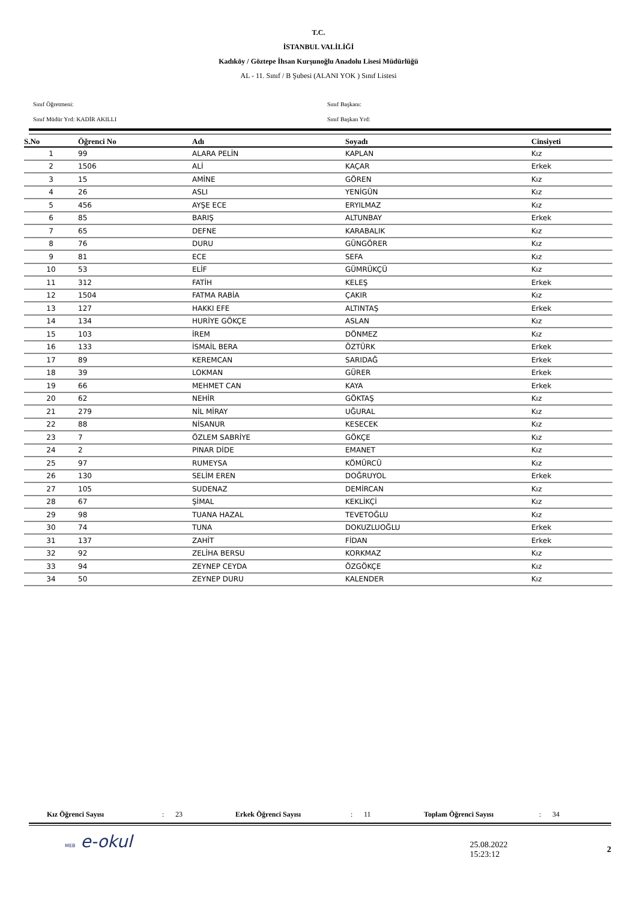T.C.
İSTANBUL VALİLİĞİ
Kadıköy / Göztepe İhsan Kurşunoğlu Anadolu Lisesi Müdürlüğü
AL - 11. Sınıf / B Şubesi (ALANI YOK ) Sınıf Listesi
Sınıf Öğretmeni:
Sınıf Başkanı:
Sınıf Müdür Yrd: KADİR AKILLI
Sınıf Başkan Yrd:
| S.No | Öğrenci No | Adı | Soyadı | Cinsiyeti |
| --- | --- | --- | --- | --- |
| 1 | 99 | ALARA PELİN | KAPLAN | Kız |
| 2 | 1506 | ALİ | KAÇAR | Erkek |
| 3 | 15 | AMİNE | GÖREN | Kız |
| 4 | 26 | ASLI | YENİGÜN | Kız |
| 5 | 456 | AYŞE ECE | ERYILMAZ | Kız |
| 6 | 85 | BARIŞ | ALTUNBAY | Erkek |
| 7 | 65 | DEFNE | KARABALIK | Kız |
| 8 | 76 | DURU | GÜNGÖRER | Kız |
| 9 | 81 | ECE | SEFA | Kız |
| 10 | 53 | ELİF | GÜMRÜKÇÜ | Kız |
| 11 | 312 | FATİH | KELEŞ | Erkek |
| 12 | 1504 | FATMA RABİA | ÇAKIR | Kız |
| 13 | 127 | HAKKI EFE | ALTINTAŞ | Erkek |
| 14 | 134 | HURİYE GÖKÇE | ASLAN | Kız |
| 15 | 103 | İREM | DÖNMEZ | Kız |
| 16 | 133 | İSMAİL BERA | ÖZTÜRK | Erkek |
| 17 | 89 | KEREMCAN | SARIDAĞ | Erkek |
| 18 | 39 | LOKMAN | GÜRER | Erkek |
| 19 | 66 | MEHMET CAN | KAYA | Erkek |
| 20 | 62 | NEHİR | GÖKTAŞ | Kız |
| 21 | 279 | NİL MİRAY | UĞURAL | Kız |
| 22 | 88 | NİSANUR | KESECEK | Kız |
| 23 | 7 | ÖZLEM SABRİYE | GÖKÇE | Kız |
| 24 | 2 | PINAR DİDE | EMANET | Kız |
| 25 | 97 | RUMEYSA | KÖMÜRCÜ | Kız |
| 26 | 130 | SELİM EREN | DOĞRUYOL | Erkek |
| 27 | 105 | SUDENAZ | DEMİRCAN | Kız |
| 28 | 67 | ŞİMAL | KEKLİKÇİ | Kız |
| 29 | 98 | TUANA HAZAL | TEVETOĞLU | Kız |
| 30 | 74 | TUNA | DOKUZLUOĞLU | Erkek |
| 31 | 137 | ZAHİT | FİDAN | Erkek |
| 32 | 92 | ZELİHA BERSU | KORKMAZ | Kız |
| 33 | 94 | ZEYNEP CEYDA | ÖZGÖKÇE | Kız |
| 34 | 50 | ZEYNEP DURU | KALENDER | Kız |
Kız Öğrenci Sayısı: 23 Erkek Öğrenci Sayısı: 11 Toplam Öğrenci Sayısı: 34
MEB e-okul
25.08.2022 15:23:12 2